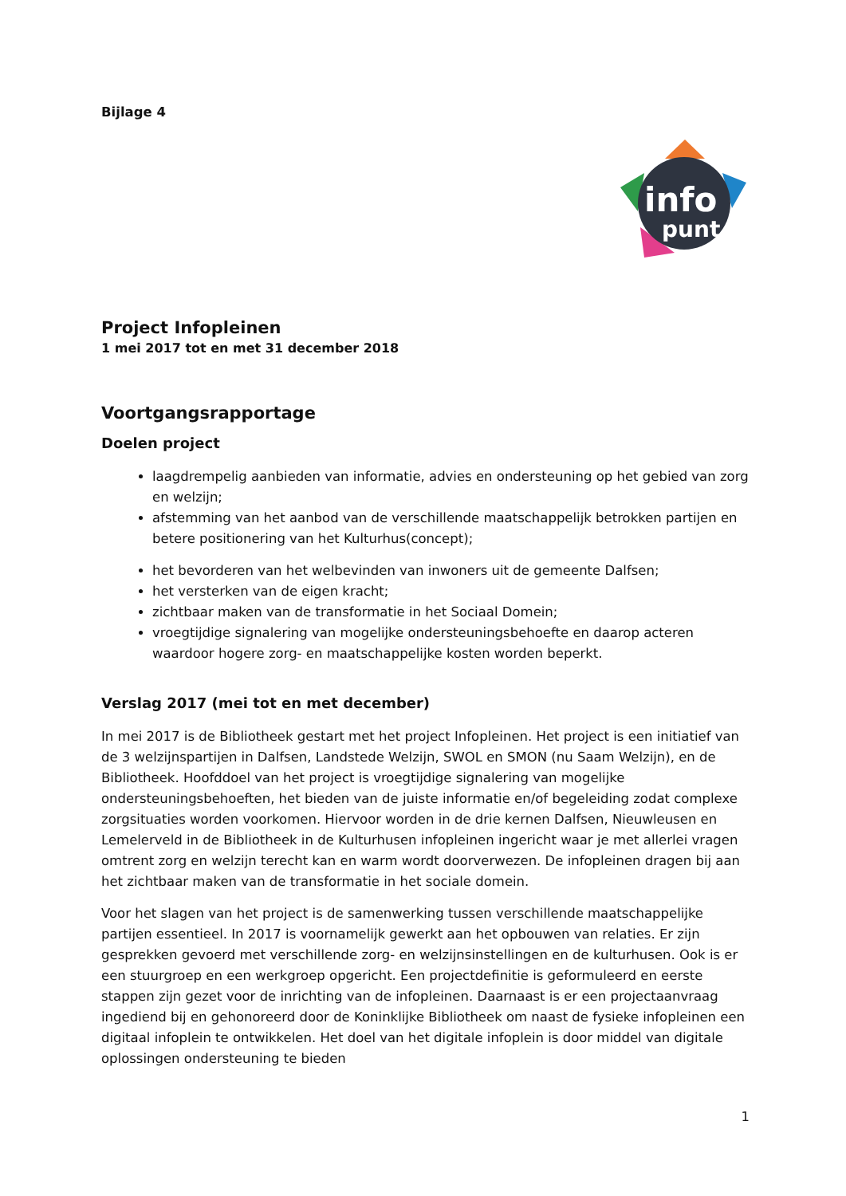Bijlage 4
info
punt
Project Infopleinen
1 mei 2017 tot en met 31 december 2018
Voortgangsrapportage
Doelen project
laagdrempelig aanbieden van informatie, advies en ondersteuning op het gebied van zorg en welzijn;
afstemming van het aanbod van de verschillende maatschappelijk betrokken partijen en betere positionering van het Kulturhus(concept);
het bevorderen van het welbevinden van inwoners uit de gemeente Dalfsen;
het versterken van de eigen kracht;
zichtbaar maken van de transformatie in het Sociaal Domein;
vroegtijdige signalering van mogelijke ondersteuningsbehoefte en daarop acteren waardoor hogere zorg- en maatschappelijke kosten worden beperkt.
Verslag 2017 (mei tot en met december)
In mei 2017 is de Bibliotheek gestart met het project Infopleinen. Het project is een initiatief van de 3 welzijnspartijen in Dalfsen, Landstede Welzijn, SWOL en SMON (nu Saam Welzijn), en de Bibliotheek. Hoofddoel van het project is vroegtijdige signalering van mogelijke ondersteuningsbehoeften, het bieden van de juiste informatie en/of begeleiding zodat complexe zorgsituaties worden voorkomen. Hiervoor worden in de drie kernen Dalfsen, Nieuwleusen en Lemelerveld in de Bibliotheek in de Kulturhusen infopleinen ingericht waar je met allerlei vragen omtrent zorg en welzijn terecht kan en warm wordt doorverwezen. De infopleinen dragen bij aan het zichtbaar maken van de transformatie in het sociale domein.
Voor het slagen van het project is de samenwerking tussen verschillende maatschappelijke partijen essentieel. In 2017 is voornamelijk gewerkt aan het opbouwen van relaties. Er zijn gesprekken gevoerd met verschillende zorg- en welzijnsinstellingen en de kulturhusen. Ook is er een stuurgroep en een werkgroep opgericht. Een projectdefinitie is geformuleerd en eerste stappen zijn gezet voor de inrichting van de infopleinen. Daarnaast is er een projectaanvraag ingediend bij en gehonoreerd door de Koninklijke Bibliotheek om naast de fysieke infopleinen een digitaal infoplein te ontwikkelen. Het doel van het digitale infoplein is door middel van digitale oplossingen ondersteuning te bieden
1